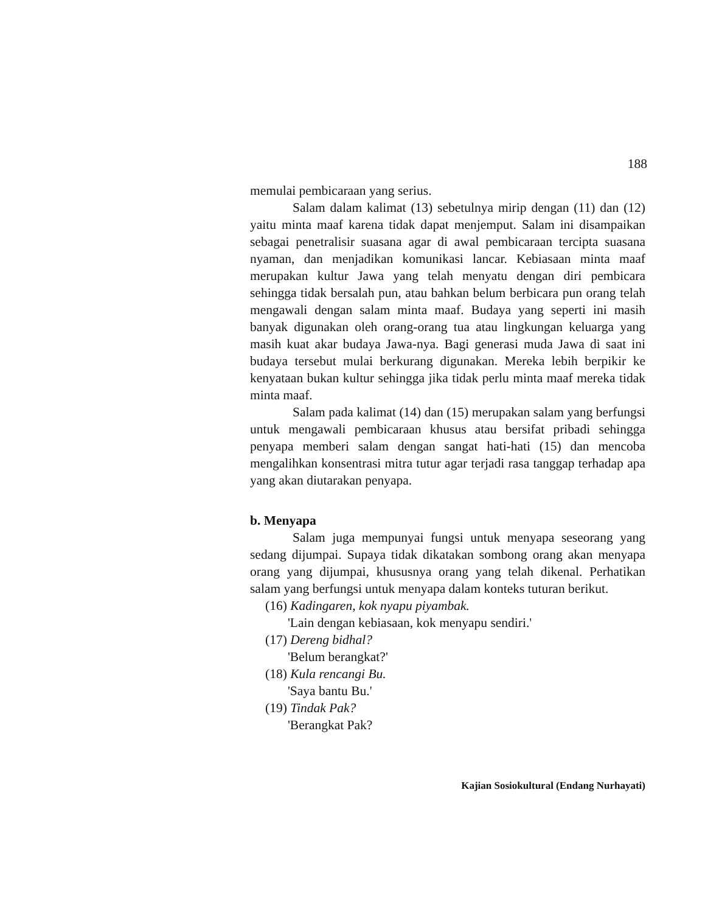188
memulai pembicaraan yang serius.
Salam dalam kalimat (13) sebetulnya mirip dengan (11) dan (12) yaitu minta maaf karena tidak dapat menjemput. Salam ini disampaikan sebagai penetralisir suasana agar di awal pembicaraan tercipta suasana nyaman, dan menjadikan komunikasi lancar. Kebiasaan minta maaf merupakan kultur Jawa yang telah menyatu dengan diri pembicara sehingga tidak bersalah pun, atau bahkan belum berbicara pun orang telah mengawali dengan salam minta maaf. Budaya yang seperti ini masih banyak digunakan oleh orang-orang tua atau lingkungan keluarga yang masih kuat akar budaya Jawa-nya. Bagi generasi muda Jawa di saat ini budaya tersebut mulai berkurang digunakan. Mereka lebih berpikir ke kenyataan bukan kultur sehingga jika tidak perlu minta maaf mereka tidak minta maaf.
Salam pada kalimat (14) dan (15) merupakan salam yang berfungsi untuk mengawali pembicaraan khusus atau bersifat pribadi sehingga penyapa memberi salam dengan sangat hati-hati (15) dan mencoba mengalihkan konsentrasi mitra tutur agar terjadi rasa tanggap terhadap apa yang akan diutarakan penyapa.
b. Menyapa
Salam juga mempunyai fungsi untuk menyapa seseorang yang sedang dijumpai. Supaya tidak dikatakan sombong orang akan menyapa orang yang dijumpai, khususnya orang yang telah dikenal. Perhatikan salam yang berfungsi untuk menyapa dalam konteks tuturan berikut.
(16) Kadingaren, kok nyapu piyambak.
'Lain dengan kebiasaan, kok menyapu sendiri.'
(17) Dereng bidhal?
'Belum berangkat?'
(18) Kula rencangi Bu.
'Saya bantu Bu.'
(19) Tindak Pak?
'Berangkat Pak?
Kajian Sosiokultural (Endang Nurhayati)